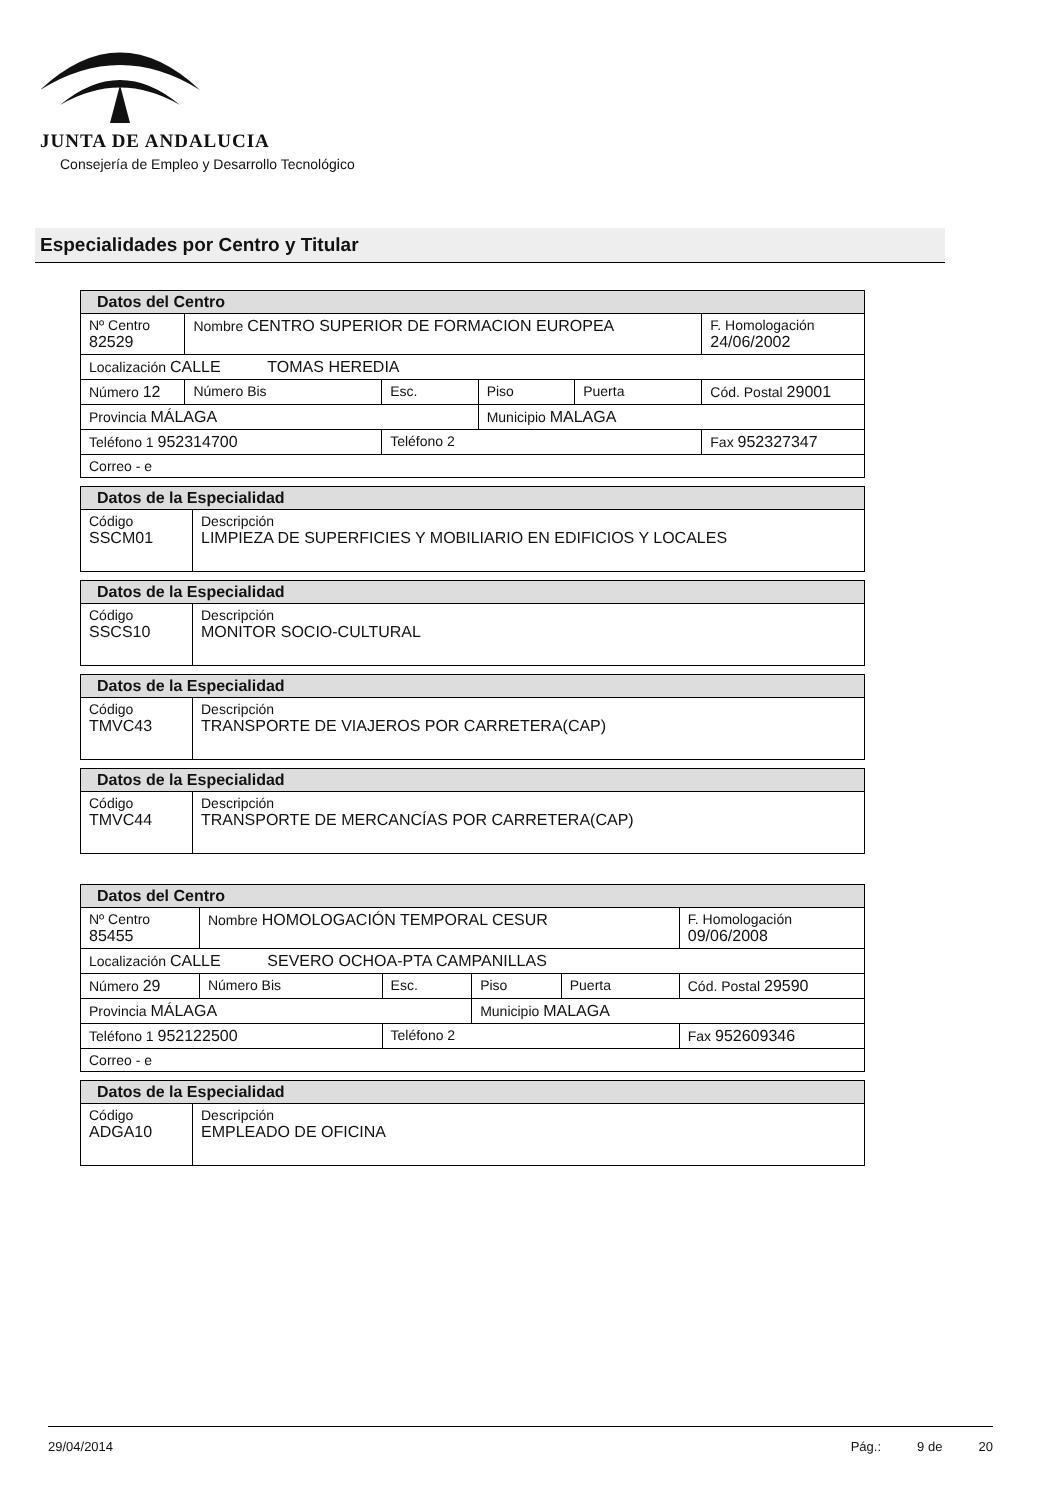JUNTA DE ANDALUCIA
Consejería de Empleo y Desarrollo Tecnológico
Especialidades por Centro y Titular
| Datos del Centro | | | | | |
| Nº Centro 82529 | Nombre CENTRO SUPERIOR DE FORMACION EUROPEA | | | | F. Homologación 24/06/2002 |
| Localización CALLE TOMAS HEREDIA | | | | | |
| Número 12 | Número Bis | Esc. | Piso | Puerta | Cód. Postal 29001 |
| Provincia MÁLAGA | | | Municipio MALAGA | | |
| Teléfono 1 952314700 | | Teléfono 2 | | | Fax 952327347 |
| Correo - e | | | | | |
| Datos de la Especialidad | |
| Código SSCM01 | Descripción LIMPIEZA DE SUPERFICIES Y MOBILIARIO EN EDIFICIOS Y LOCALES |
| Datos de la Especialidad | |
| Código SSCS10 | Descripción MONITOR SOCIO-CULTURAL |
| Datos de la Especialidad | |
| Código TMVC43 | Descripción TRANSPORTE DE VIAJEROS POR CARRETERA(CAP) |
| Datos de la Especialidad | |
| Código TMVC44 | Descripción TRANSPORTE DE MERCANCÍAS POR CARRETERA(CAP) |
| Datos del Centro | | | | | |
| Nº Centro 85455 | Nombre HOMOLOGACIÓN TEMPORAL CESUR | | | | F. Homologación 09/06/2008 |
| Localización CALLE SEVERO OCHOA-PTA CAMPANILLAS | | | | | |
| Número 29 | Número Bis | Esc. | Piso | Puerta | Cód. Postal 29590 |
| Provincia MÁLAGA | | | Municipio MALAGA | | |
| Teléfono 1 952122500 | | Teléfono 2 | | | Fax 952609346 |
| Correo - e | | | | | |
| Datos de la Especialidad | |
| Código ADGA10 | Descripción EMPLEADO DE OFICINA |
29/04/2014 Pág.: 9 de 20